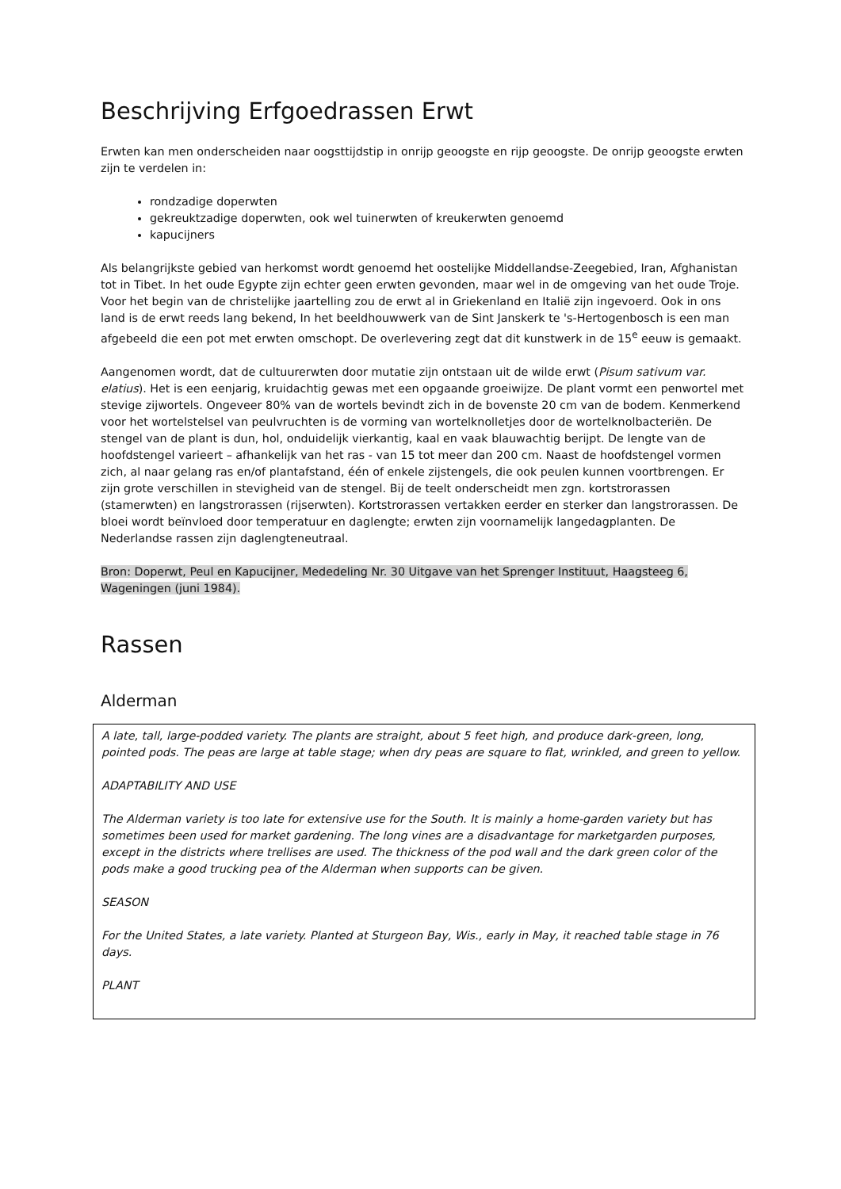Beschrijving Erfgoedrassen Erwt
Erwten kan men onderscheiden naar oogsttijdstip in onrijp geoogste en rijp geoogste. De onrijp geoogste erwten zijn te verdelen in:
rondzadige doperwten
gekreuktzadige doperwten, ook wel tuinerwten of kreukerwten genoemd
kapucijners
Als belangrijkste gebied van herkomst wordt genoemd het oostelijke Middellandse-Zeegebied, Iran, Afghanistan tot in Tibet. In het oude Egypte zijn echter geen erwten gevonden, maar wel in de omgeving van het oude Troje. Voor het begin van de christelijke jaartelling zou de erwt al in Griekenland en Italië zijn ingevoerd. Ook in ons land is de erwt reeds lang bekend, In het beeldhouwwerk van de Sint Janskerk te 's-Hertogenbosch is een man afgebeeld die een pot met erwten omschopt. De overlevering zegt dat dit kunstwerk in de 15<sup>e</sup> eeuw is gemaakt.
Aangenomen wordt, dat de cultuurerwten door mutatie zijn ontstaan uit de wilde erwt (Pisum sativum var. elatius). Het is een eenjarig, kruidachtig gewas met een opgaande groeiwijze. De plant vormt een penwortel met stevige zijwortels. Ongeveer 80% van de wortels bevindt zich in de bovenste 20 cm van de bodem. Kenmerkend voor het wortelstelsel van peulvruchten is de vorming van wortelknolletjes door de wortelknolbacteriën. De stengel van de plant is dun, hol, onduidelijk vierkantig, kaal en vaak blauwachtig berijpt. De lengte van de hoofdstengel varieert – afhankelijk van het ras - van 15 tot meer dan 200 cm. Naast de hoofdstengel vormen zich, al naar gelang ras en/of plantafstand, één of enkele zijstengels, die ook peulen kunnen voortbrengen. Er zijn grote verschillen in stevigheid van de stengel. Bij de teelt onderscheidt men zgn. kortstrorassen (stamerwten) en langstrorassen (rijserwten). Kortstrorassen vertakken eerder en sterker dan langstrorassen. De bloei wordt beïnvloed door temperatuur en daglengte; erwten zijn voornamelijk langedagplanten. De Nederlandse rassen zijn daglengteneutraal.
Bron: Doperwt, Peul en Kapucijner, Mededeling Nr. 30 Uitgave van het Sprenger Instituut, Haagsteeg 6, Wageningen (juni 1984).
Rassen
Alderman
| A late, tall, large-podded variety. The plants are straight, about 5 feet high, and produce dark-green, long, pointed pods. The peas are large at table stage; when dry peas are square to flat, wrinkled, and green to yellow. ADAPTABILITY AND USE The Alderman variety is too late for extensive use for the South. It is mainly a home-garden variety but has sometimes been used for market gardening. The long vines are a disadvantage for marketgarden purposes, except in the districts where trellises are used. The thickness of the pod wall and the dark green color of the pods make a good trucking pea of the Alderman when supports can be given. SEASON For the United States, a late variety. Planted at Sturgeon Bay, Wis., early in May, it reached table stage in 76 days. PLANT |